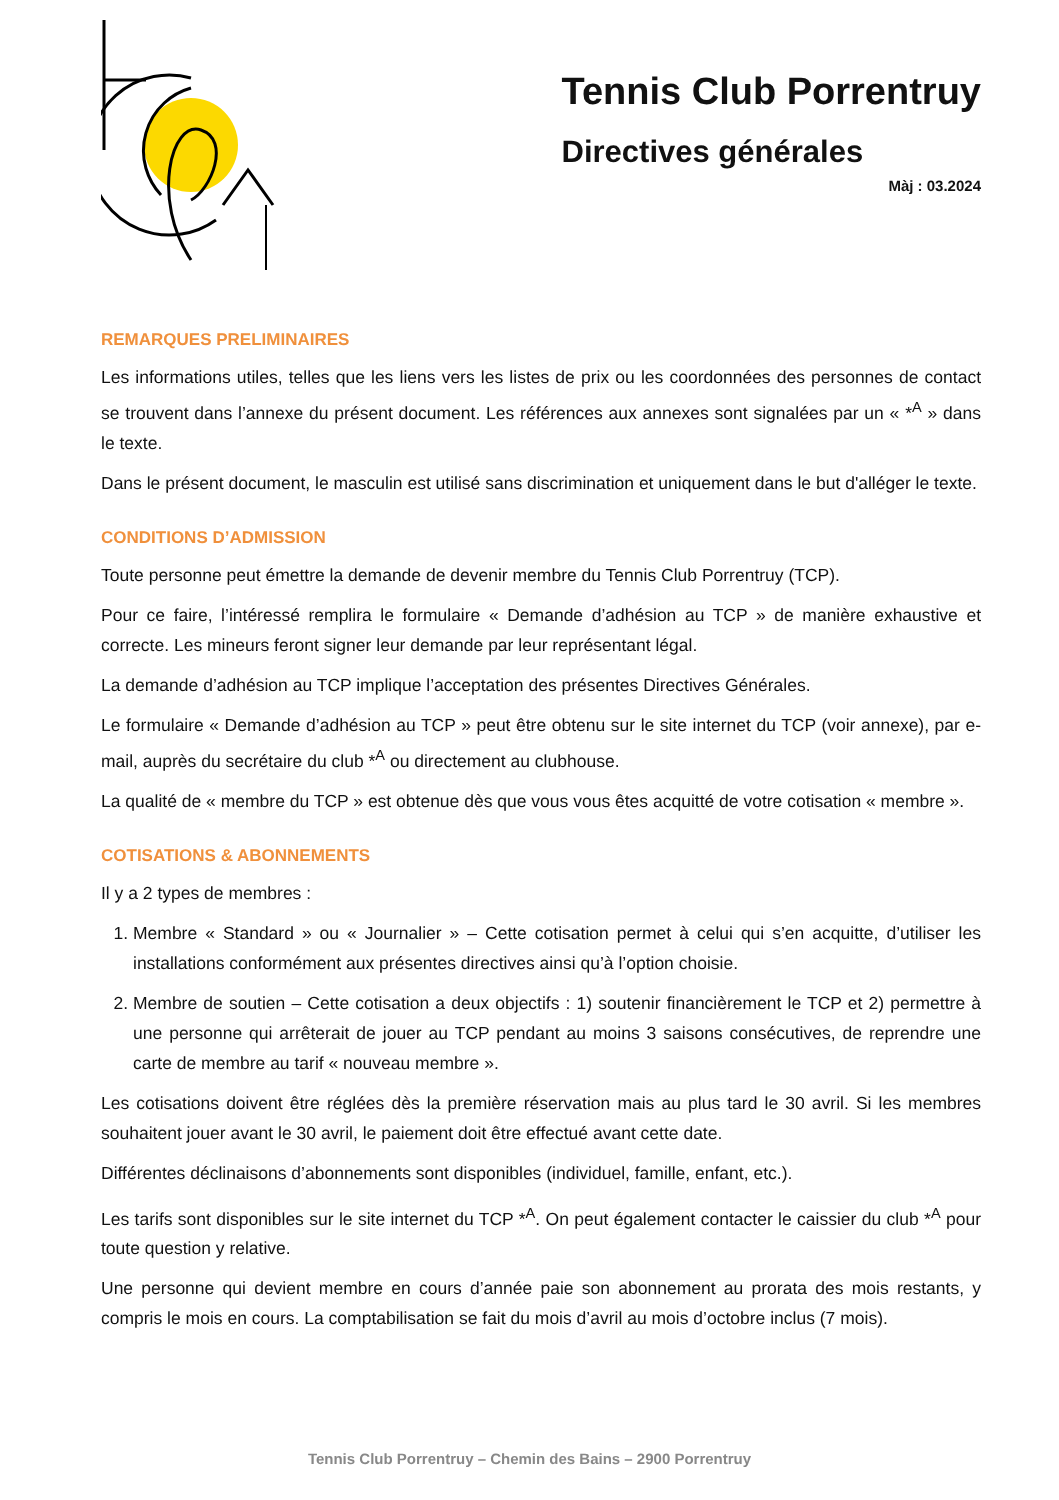Tennis Club Porrentruy
Directives générales
Màj : 03.2024
REMARQUES PRELIMINAIRES
Les informations utiles, telles que les liens vers les listes de prix ou les coordonnées des personnes de contact se trouvent dans l’annexe du présent document. Les références aux annexes sont signalées par un « *<sup>A</sup> » dans le texte.
Dans le présent document, le masculin est utilisé sans discrimination et uniquement dans le but d'alléger le texte.
CONDITIONS D’ADMISSION
Toute personne peut émettre la demande de devenir membre du Tennis Club Porrentruy (TCP).
Pour ce faire, l’intéressé remplira le formulaire « Demande d’adhésion au TCP » de manière exhaustive et correcte. Les mineurs feront signer leur demande par leur représentant légal.
La demande d’adhésion au TCP implique l’acceptation des présentes Directives Générales.
Le formulaire « Demande d’adhésion au TCP » peut être obtenu sur le site internet du TCP (voir annexe), par e-mail, auprès du secrétaire du club *<sup>A</sup> ou directement au clubhouse.
La qualité de « membre du TCP » est obtenue dès que vous vous êtes acquitté de votre cotisation « membre ».
COTISATIONS & ABONNEMENTS
Il y a 2 types de membres :
1. Membre « Standard » ou « Journalier » – Cette cotisation permet à celui qui s’en acquitte, d’utiliser les installations conformément aux présentes directives ainsi qu’à l’option choisie.
2. Membre de soutien – Cette cotisation a deux objectifs : 1) soutenir financièrement le TCP et 2) permettre à une personne qui arrêterait de jouer au TCP pendant au moins 3 saisons consécutives, de reprendre une carte de membre au tarif « nouveau membre ».
Les cotisations doivent être réglées dès la première réservation mais au plus tard le 30 avril. Si les membres souhaitent jouer avant le 30 avril, le paiement doit être effectué avant cette date.
Différentes déclinaisons d’abonnements sont disponibles (individuel, famille, enfant, etc.).
Les tarifs sont disponibles sur le site internet du TCP *<sup>A</sup>. On peut également contacter le caissier du club *<sup>A</sup> pour toute question y relative.
Une personne qui devient membre en cours d’année paie son abonnement au prorata des mois restants, y compris le mois en cours. La comptabilisation se fait du mois d’avril au mois d’octobre inclus (7 mois).
Tennis Club Porrentruy – Chemin des Bains – 2900 Porrentruy